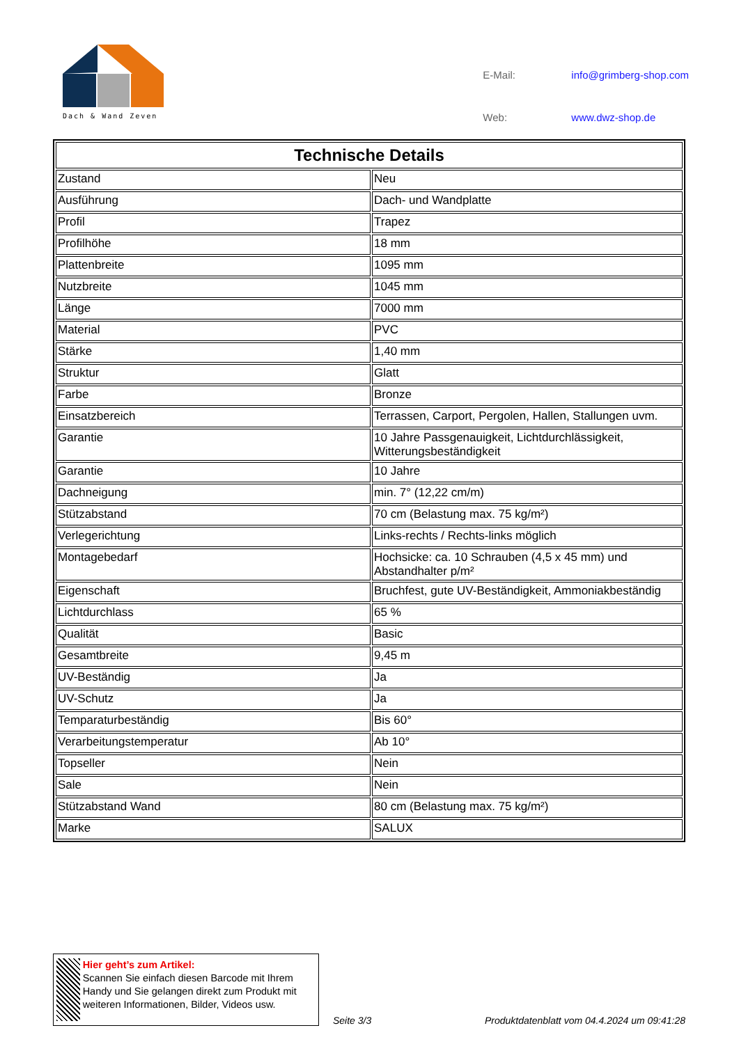Dach & Wand Zeven
| E-Mail: | info@grimberg-shop.com |
| Web: | www.dwz-shop.de |
| Technische Details | |
| --- | --- |
| Zustand | Neu |
| Ausführung | Dach- und Wandplatte |
| Profil | Trapez |
| Profilhöhe | 18 mm |
| Plattenbreite | 1095 mm |
| Nutzbreite | 1045 mm |
| Länge | 7000 mm |
| Material | PVC |
| Stärke | 1,40 mm |
| Struktur | Glatt |
| Farbe | Bronze |
| Einsatzbereich | Terrassen, Carport, Pergolen, Hallen, Stallungen uvm. |
| Garantie | 10 Jahre Passgenauigkeit, Lichtdurchlässigkeit, Witterungsbeständigkeit |
| Garantie | 10 Jahre |
| Dachneigung | min. 7° (12,22 cm/m) |
| Stützabstand | 70 cm (Belastung max. 75 kg/m²) |
| Verlegerichtung | Links-rechts / Rechts-links möglich |
| Montagebedarf | Hochsicke: ca. 10 Schrauben (4,5 x 45 mm) und Abstandhalter p/m² |
| Eigenschaft | Bruchfest, gute UV-Beständigkeit, Ammoniakbeständig |
| Lichtdurchlass | 65 % |
| Qualität | Basic |
| Gesamtbreite | 9,45 m |
| UV-Beständig | Ja |
| UV-Schutz | Ja |
| Temparaturbeständig | Bis 60° |
| Verarbeitungstemperatur | Ab 10° |
| Topseller | Nein |
| Sale | Nein |
| Stützabstand Wand | 80 cm (Belastung max. 75 kg/m²) |
| Marke | SALUX |
Hier geht’s zum Artikel:
Scannen Sie einfach diesen Barcode mit Ihrem Handy und Sie gelangen direkt zum Produkt mit weiteren Informationen, Bilder, Videos usw.
Seite 3/3
Produktdatenblatt vom 04.4.2024 um 09:41:28